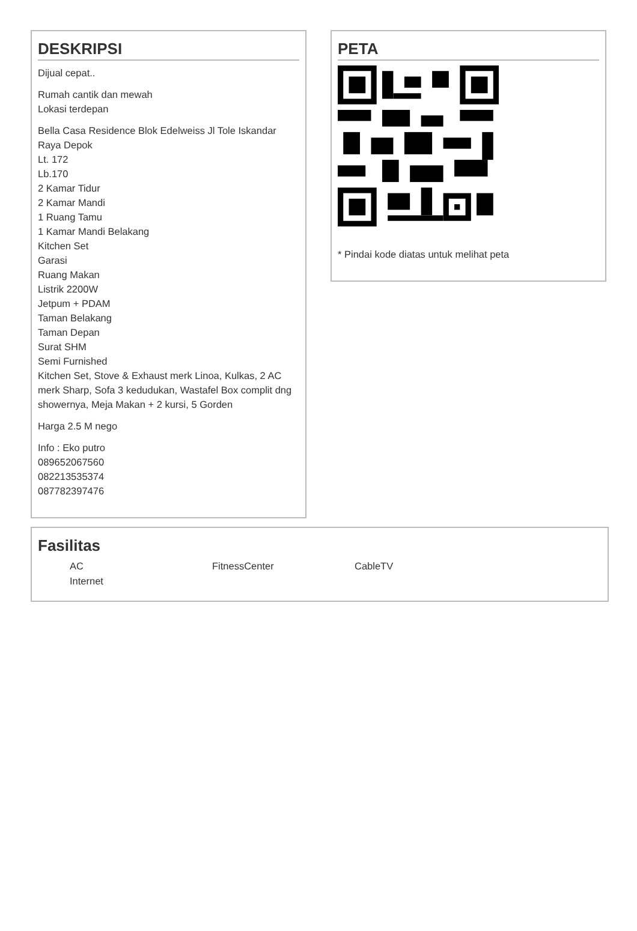DESKRIPSI
Dijual cepat..
Rumah cantik dan mewah
Lokasi terdepan
Bella Casa Residence Blok Edelweiss Jl Tole Iskandar Raya Depok
Lt. 172
Lb.170
2 Kamar Tidur
2 Kamar Mandi
1 Ruang Tamu
1 Kamar Mandi Belakang
Kitchen Set
Garasi
Ruang Makan
Listrik 2200W
Jetpum + PDAM
Taman Belakang
Taman Depan
Surat SHM
Semi Furnished
Kitchen Set, Stove & Exhaust merk Linoa, Kulkas, 2 AC merk Sharp, Sofa 3 kedudukan, Wastafel Box complit dng showernya, Meja Makan + 2 kursi, 5 Gorden
Harga 2.5 M nego
Info : Eko putro
089652067560
082213535374
087782397476
PETA
* Pindai kode diatas untuk melihat peta
Fasilitas
AC FitnessCenter CableTV Internet